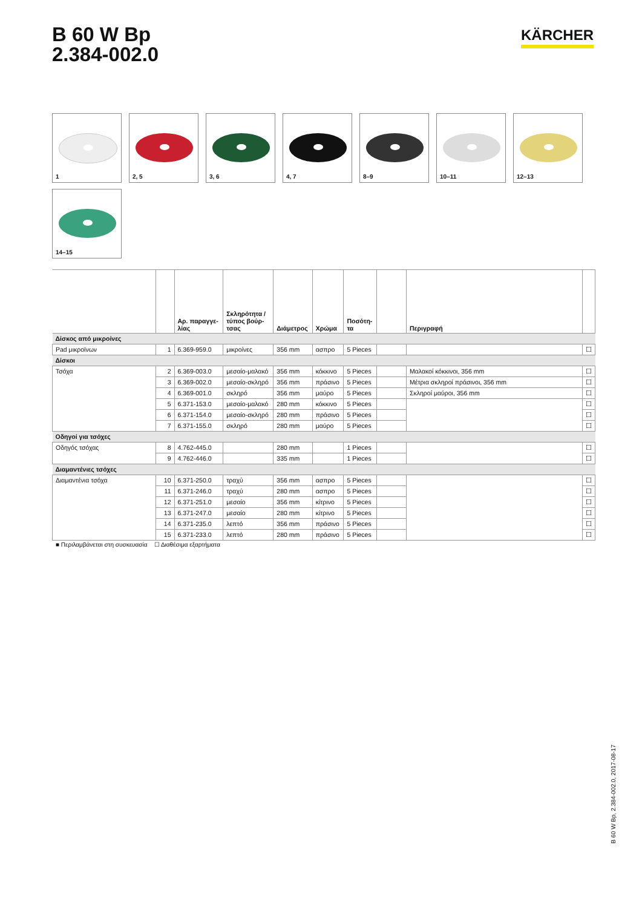B 60 W Bp
2.384-002.0
KÄRCHER
1
2, 5
3, 6
4, 7
8–9
10–11
12–13
14–15
| | | Αρ. παραγγε- λίας | Σκληρότητα / τύπος βούρ- τσας | Διάμετρος | Χρώμα | Ποσότη- τα | | Περιγραφή | |
| --- | --- | --- | --- | --- | --- | --- | --- | --- | --- |
| Δίσκος από μικροίνες | | | | | | | | | |
| Pad μικροϊνων | 1 | 6.369-959.0 | μικροίνες | 356 mm | ασπρο | 5 Pieces | | | ☐ |
| Δίσκοι | | | | | | | | | |
| Τσόχα | 2 | 6.369-003.0 | μεσαίο-μαλακό | 356 mm | κόκκινο | 5 Pieces | | Μαλακοί κόκκινοι, 356 mm | ☐ |
| | 3 | 6.369-002.0 | μεσαίο-σκληρό | 356 mm | πράσινο | 5 Pieces | | Μέτρια σκληροί πράσινοι, 356 mm | ☐ |
| | 4 | 6.369-001.0 | σκληρό | 356 mm | μαύρο | 5 Pieces | | Σκληροί μαύροι, 356 mm | ☐ |
| | 5 | 6.371-153.0 | μεσαίο-μαλακό | 280 mm | κόκκινο | 5 Pieces | | | ☐ |
| | 6 | 6.371-154.0 | μεσαίο-σκληρό | 280 mm | πράσινο | 5 Pieces | | | ☐ |
| | 7 | 6.371-155.0 | σκληρό | 280 mm | μαύρο | 5 Pieces | | | ☐ |
| Οδηγοί για τσόχες | | | | | | | | | |
| Οδηγός τσόχας | 8 | 4.762-445.0 | | 280 mm | | 1 Pieces | | | ☐ |
| | 9 | 4.762-446.0 | | 335 mm | | 1 Pieces | | | ☐ |
| Διαμαντένιες τσόχες | | | | | | | | | |
| Διαμαντένια τσόχα | 10 | 6.371-250.0 | τραχύ | 356 mm | ασπρο | 5 Pieces | | | ☐ |
| | 11 | 6.371-246.0 | τραχύ | 280 mm | ασπρο | 5 Pieces | | | ☐ |
| | 12 | 6.371-251.0 | μεσαίο | 356 mm | κίτρινο | 5 Pieces | | | ☐ |
| | 13 | 6.371-247.0 | μεσαίο | 280 mm | κίτρινο | 5 Pieces | | | ☐ |
| | 14 | 6.371-235.0 | λεπτό | 356 mm | πράσινο | 5 Pieces | | | ☐ |
| | 15 | 6.371-233.0 | λεπτό | 280 mm | πράσινο | 5 Pieces | | | ☐ |
■ Περιλαμβάνεται στη συσκευασία ☐ Διαθέσιμα εξαρτήματα
B 60 W Bp, 2.384-002.0, 2017-08-17